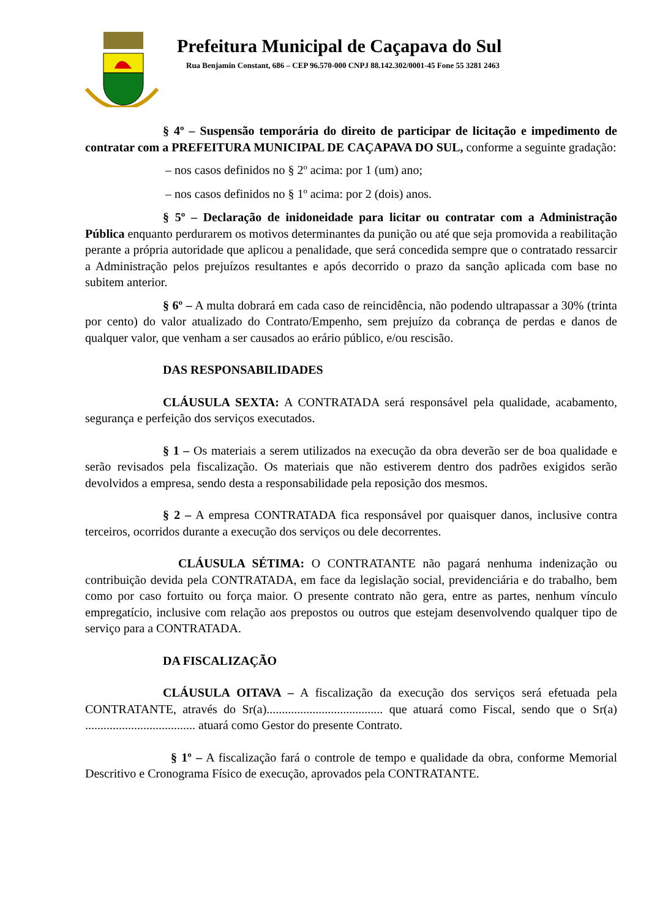Prefeitura Municipal de Caçapava do Sul
Rua Benjamin Constant, 686 – CEP 96.570-000 CNPJ 88.142.302/0001-45 Fone 55 3281 2463
§ 4º – Suspensão temporária do direito de participar de licitação e impedimento de contratar com a PREFEITURA MUNICIPAL DE CAÇAPAVA DO SUL, conforme a seguinte gradação:
– nos casos definidos no § 2º acima: por 1 (um) ano;
– nos casos definidos no § 1º acima: por 2 (dois) anos.
§ 5º – Declaração de inidoneidade para licitar ou contratar com a Administração Pública enquanto perdurarem os motivos determinantes da punição ou até que seja promovida a reabilitação perante a própria autoridade que aplicou a penalidade, que será concedida sempre que o contratado ressarcir a Administração pelos prejuízos resultantes e após decorrido o prazo da sanção aplicada com base no subitem anterior.
§ 6º – A multa dobrará em cada caso de reincidência, não podendo ultrapassar a 30% (trinta por cento) do valor atualizado do Contrato/Empenho, sem prejuízo da cobrança de perdas e danos de qualquer valor, que venham a ser causados ao erário público, e/ou rescisão.
DAS RESPONSABILIDADES
CLÁUSULA SEXTA: A CONTRATADA será responsável pela qualidade, acabamento, segurança e perfeição dos serviços executados.
§ 1 – Os materiais a serem utilizados na execução da obra deverão ser de boa qualidade e serão revisados pela fiscalização. Os materiais que não estiverem dentro dos padrões exigidos serão devolvidos a empresa, sendo desta a responsabilidade pela reposição dos mesmos.
§ 2 – A empresa CONTRATADA fica responsável por quaisquer danos, inclusive contra terceiros, ocorridos durante a execução dos serviços ou dele decorrentes.
CLÁUSULA SÉTIMA: O CONTRATANTE não pagará nenhuma indenização ou contribuição devida pela CONTRATADA, em face da legislação social, previdenciária e do trabalho, bem como por caso fortuito ou força maior. O presente contrato não gera, entre as partes, nenhum vínculo empregatício, inclusive com relação aos prepostos ou outros que estejam desenvolvendo qualquer tipo de serviço para a CONTRATADA.
DA FISCALIZAÇÃO
CLÁUSULA OITAVA – A fiscalização da execução dos serviços será efetuada pela CONTRATANTE, através do Sr(a)...................................... que atuará como Fiscal, sendo que o Sr(a) .................................... atuará como Gestor do presente Contrato.
§ 1º – A fiscalização fará o controle de tempo e qualidade da obra, conforme Memorial Descritivo e Cronograma Físico de execução, aprovados pela CONTRATANTE.